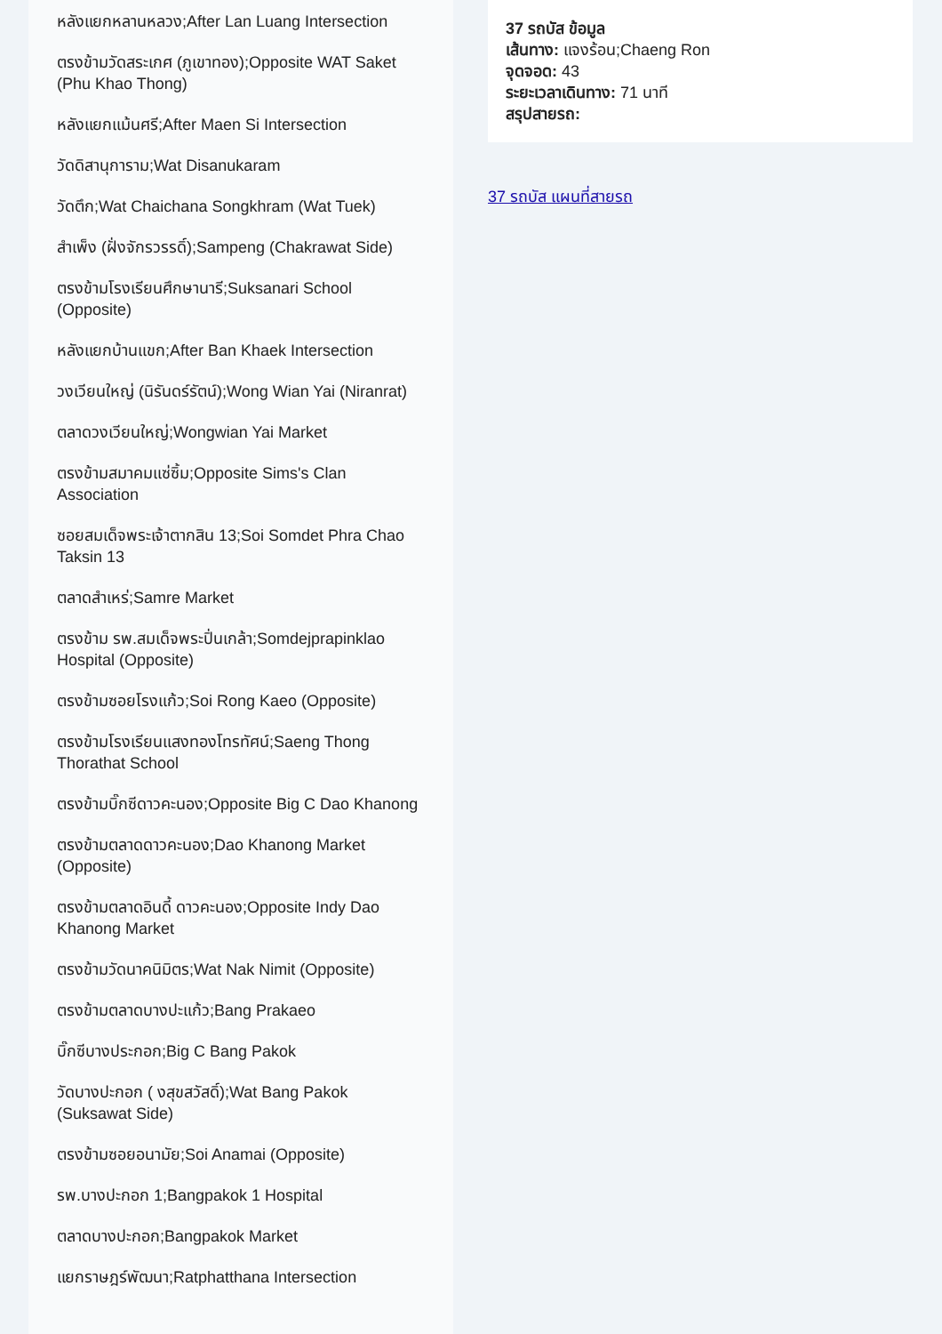หลังแยกหลานหลวง;After Lan Luang Intersection
ตรงข้ามวัดสระเกศ (ภูเขาทอง);Opposite WAT Saket (Phu Khao Thong)
หลังแยกแม้นศรี;After Maen Si Intersection
วัดดิสานุการาม;Wat Disanukaram
วัดตึก;Wat Chaichana Songkhram (Wat Tuek)
สำเพ็ง (ฝั่งจักรวรรดิ์);Sampeng (Chakrawat Side)
ตรงข้ามโรงเรียนศึกษานารี;Suksanari School (Opposite)
หลังแยกบ้านแขก;After Ban Khaek Intersection
วงเวียนใหญ่ (นิรันดร์รัตน์);Wong Wian Yai (Niranrat)
ตลาดวงเวียนใหญ่;Wongwian Yai Market
ตรงข้ามสมาคมแซ่ซิ้ม;Opposite Sims's Clan Association
ซอยสมเด็จพระเจ้าตากสิน 13;Soi Somdet Phra Chao Taksin 13
ตลาดสำเหร่;Samre Market
ตรงข้าม รพ.สมเด็จพระปิ่นเกล้า;Somdejprapinklao Hospital (Opposite)
ตรงข้ามซอยโรงแก้ว;Soi Rong Kaeo (Opposite)
ตรงข้ามโรงเรียนแสงทองโทรทัศน์;Saeng Thong Thorathat School
ตรงข้ามบิ๊กซีดาวคะนอง;Opposite Big C Dao Khanong
ตรงข้ามตลาดดาวคะนอง;Dao Khanong Market (Opposite)
ตรงข้ามตลาดอินดี้ ดาวคะนอง;Opposite Indy Dao Khanong Market
ตรงข้ามวัดนาคนิมิตร;Wat Nak Nimit (Opposite)
ตรงข้ามตลาดบางปะแก้ว;Bang Prakaeo
บิ๊กซีบางประกอก;Big C Bang Pakok
วัดบางปะกอก ( งสุขสวัสดิ์);Wat Bang Pakok (Suksawat Side)
ตรงข้ามซอยอนามัย;Soi Anamai (Opposite)
รพ.บางปะกอก 1;Bangpakok 1 Hospital
ตลาดบางปะกอก;Bangpakok Market
แยกราษฎร์พัฒนา;Ratphatthana Intersection
37 รถบัส ข้อมูล
เส้นทาง: แจงร้อน;Chaeng Ron
จุดจอด: 43
ระยะเวลาเดินทาง: 71 นาที
สรุปสายรถ:
37 รถบัส แผนที่สายรถ